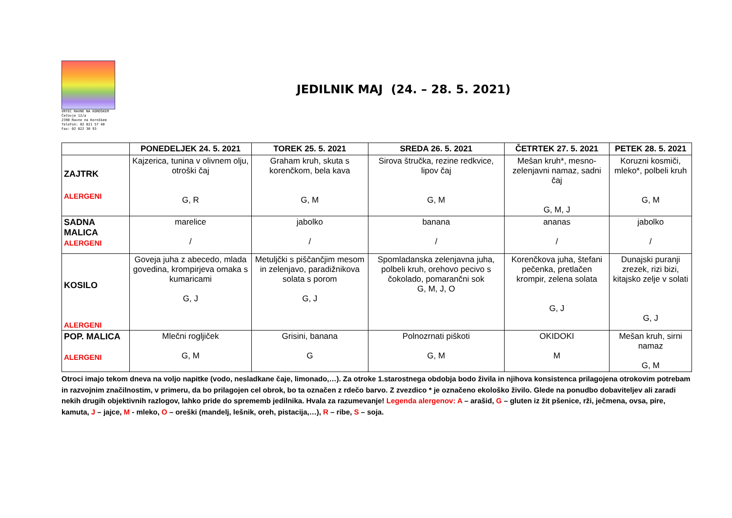VRTEC RAVNE NA KOROŠKEM
Čečovje 12/a
2390 Ravne na Koroškem
Telefon: 02 821 57 40 Fax: 02 822 30 93
JEDILNIK MAJ (24. – 28. 5. 2021)
| | PONEDELJEK 24. 5. 2021 | TOREK 25. 5. 2021 | SREDA 26. 5. 2021 | ČETRTEK 27. 5. 2021 | PETEK 28. 5. 2021 |
| --- | --- | --- | --- | --- | --- |
| ZAJTRK ALERGENI | Kajzerica, tunina v olivnem olju, otroški čaj G, R | Graham kruh, skuta s korenčkom, bela kava G, M | Sirova štručka, rezine redkvice, lipov čaj G, M | Mešan kruh*, mesno-zelenjavni namaz, sadni čaj G, M, J | Koruzni kosmiči, mleko*, polbeli kruh G, M |
| SADNA MALICA ALERGENI | marelice / | jabolko / | banana / | ananas / | jabolko / |
| KOSILO ALERGENI | Goveja juha z abecedo, mlada govedina, krompirjeva omaka s kumaricami G, J | Metuljčki s piščančjim mesom in zelenjavo, paradižnikova solata s porom G, J | Spomladanska zelenjavna juha, polbeli kruh, orehovo pecivo s čokolado, pomarančni sok G, M, J, O | Korenčkova juha, štefani pečenka, pretlačen krompir, zelena solata G, J | Dunajski puranji zrezek, rizi bizi, kitajsko zelje v solati G, J |
| POP. MALICA ALERGENI | Mlečni rogljiček G, M | Grisini, banana G | Polnozrnati piškoti G, M | OKIDOKI M | Mešan kruh, sirni namaz G, M |
Otroci imajo tekom dneva na voljo napitke (vodo, nesladkane čaje, limonado,…). Za otroke 1.starostnega obdobja bodo živila in njihova konsistenca prilagojena otrokovim potrebam in razvojnim značilnostim, v primeru, da bo prilagojen cel obrok, bo ta označen z rdečo barvo. Z zvezdico * je označeno ekološko živilo. Glede na ponudbo dobaviteljev ali zaradi nekih drugih objektivnih razlogov, lahko pride do sprememb jedilnika. Hvala za razumevanje! Legenda alergenov: A – arašid, G – gluten iz žit pšenice, rži, ječmena, ovsa, pire, kamuta, J – jajce, M - mleko, O – oreški (mandelj, lešnik, oreh, pistacija,…), R – ribe, S – soja.